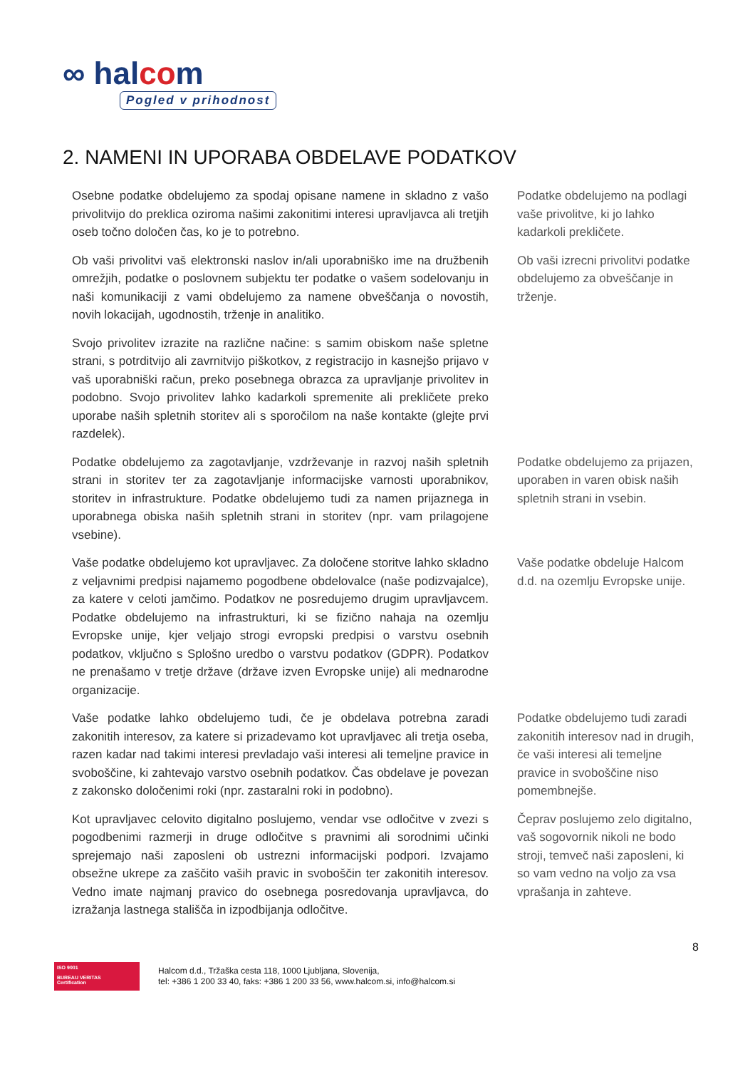∞ halcom
Pogled v prihodnost
2. NAMENI IN UPORABA OBDELAVE PODATKOV
Osebne podatke obdelujemo za spodaj opisane namene in skladno z vašo privolitvijo do preklica oziroma našimi zakonitimi interesi upravljavca ali tretjih oseb točno določen čas, ko je to potrebno.
Podatke obdelujemo na podlagi vaše privolitve, ki jo lahko kadarkoli prekličete.
Ob vaši privolitvi vaš elektronski naslov in/ali uporabniško ime na družbenih omrežjih, podatke o poslovnem subjektu ter podatke o vašem sodelovanju in naši komunikaciji z vami obdelujemo za namene obveščanja o novostih, novih lokacijah, ugodnostih, trženje in analitiko.
Ob vaši izrecni privolitvi podatke obdelujemo za obveščanje in trženje.
Svojo privolitev izrazite na različne načine: s samim obiskom naše spletne strani, s potrditvijo ali zavrnitvijo piškotkov, z registracijo in kasnejšo prijavo v vaš uporabniški račun, preko posebnega obrazca za upravljanje privolitev in podobno. Svojo privolitev lahko kadarkoli spremenite ali prekličete preko uporabe naših spletnih storitev ali s sporočilom na naše kontakte (glejte prvi razdelek).
Podatke obdelujemo za zagotavljanje, vzdrževanje in razvoj naših spletnih strani in storitev ter za zagotavljanje informacijske varnosti uporabnikov, storitev in infrastrukture. Podatke obdelujemo tudi za namen prijaznega in uporabnega obiska naših spletnih strani in storitev (npr. vam prilagojene vsebine).
Podatke obdelujemo za prijazen, uporaben in varen obisk naših spletnih strani in vsebin.
Vaše podatke obdelujemo kot upravljavec. Za določene storitve lahko skladno z veljavnimi predpisi najamemo pogodbene obdelovalce (naše podizvajalce), za katere v celoti jamčimo. Podatkov ne posredujemo drugim upravljavcem. Podatke obdelujemo na infrastrukturi, ki se fizično nahaja na ozemlju Evropske unije, kjer veljajo strogi evropski predpisi o varstvu osebnih podatkov, vključno s Splošno uredbo o varstvu podatkov (GDPR). Podatkov ne prenašamo v tretje države (države izven Evropske unije) ali mednarodne organizacije.
Vaše podatke obdeluje Halcom d.d. na ozemlju Evropske unije.
Vaše podatke lahko obdelujemo tudi, če je obdelava potrebna zaradi zakonitih interesov, za katere si prizadevamo kot upravljavec ali tretja oseba, razen kadar nad takimi interesi prevladajo vaši interesi ali temeljne pravice in svoboščine, ki zahtevajo varstvo osebnih podatkov. Čas obdelave je povezan z zakonsko določenimi roki (npr. zastaralni roki in podobno).
Podatke obdelujemo tudi zaradi zakonitih interesov nad in drugih, če vaši interesi ali temeljne pravice in svoboščine niso pomembnejše.
Kot upravljavec celovito digitalno poslujemo, vendar vse odločitve v zvezi s pogodbenimi razmerji in druge odločitve s pravnimi ali sorodnimi učinki sprejemajo naši zaposleni ob ustrezni informacijski podpori. Izvajamo obsežne ukrepe za zaščito vaših pravic in svoboščin ter zakonitih interesov. Vedno imate najmanj pravico do osebnega posredovanja upravljavca, do izražanja lastnega stališča in izpodbijanja odločitve.
Čeprav poslujemo zelo digitalno, vaš sogovornik nikoli ne bodo stroji, temveč naši zaposleni, ki so vam vedno na voljo za vsa vprašanja in zahteve.
8
ISO 9001
BUREAU VERITAS
Certification
Halcom d.d., Tržaška cesta 118, 1000 Ljubljana, Slovenija,
tel: +386 1 200 33 40, faks: +386 1 200 33 56, www.halcom.si, info@halcom.si